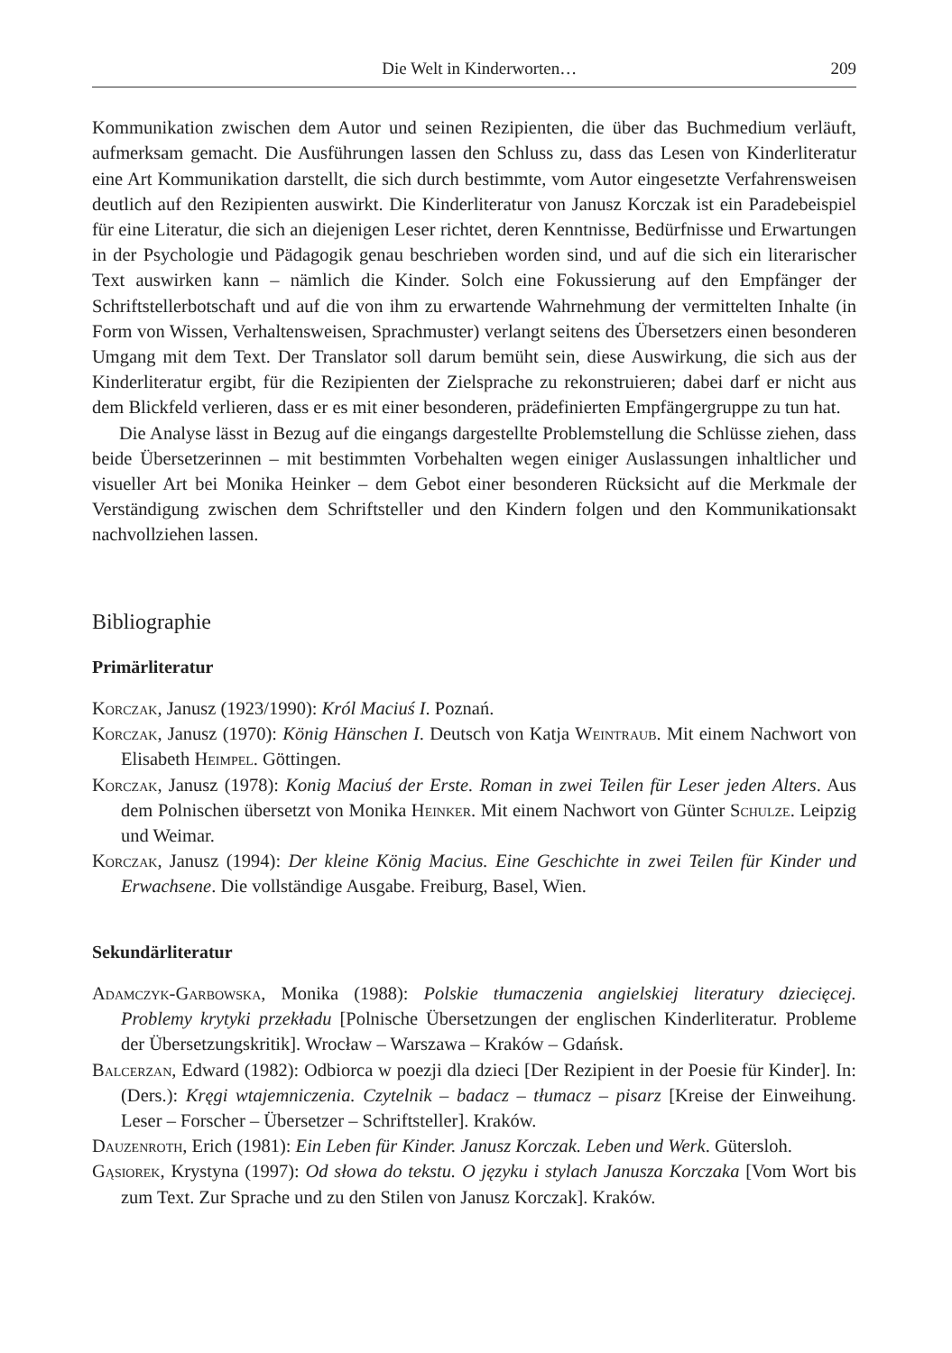Die Welt in Kinderworten… 209
Kommunikation zwischen dem Autor und seinen Rezipienten, die über das Buchmedium verläuft, aufmerksam gemacht. Die Ausführungen lassen den Schluss zu, dass das Lesen von Kinderliteratur eine Art Kommunikation darstellt, die sich durch bestimmte, vom Autor eingesetzte Verfahrensweisen deutlich auf den Rezipienten auswirkt. Die Kinderliteratur von Janusz Korczak ist ein Paradebeispiel für eine Literatur, die sich an diejenigen Leser richtet, deren Kenntnisse, Bedürfnisse und Erwartungen in der Psychologie und Pädagogik genau beschrieben worden sind, und auf die sich ein literarischer Text auswirken kann – nämlich die Kinder. Solch eine Fokussierung auf den Empfänger der Schriftstellerbotschaft und auf die von ihm zu erwartende Wahrnehmung der vermittelten Inhalte (in Form von Wissen, Verhaltensweisen, Sprachmuster) verlangt seitens des Übersetzers einen besonderen Umgang mit dem Text. Der Translator soll darum bemüht sein, diese Auswirkung, die sich aus der Kinderliteratur ergibt, für die Rezipienten der Zielsprache zu rekonstruieren; dabei darf er nicht aus dem Blickfeld verlieren, dass er es mit einer besonderen, prädefinierten Empfängergruppe zu tun hat.
Die Analyse lässt in Bezug auf die eingangs dargestellte Problemstellung die Schlüsse ziehen, dass beide Übersetzerinnen – mit bestimmten Vorbehalten wegen einiger Auslassungen inhaltlicher und visueller Art bei Monika Heinker – dem Gebot einer besonderen Rücksicht auf die Merkmale der Verständigung zwischen dem Schriftsteller und den Kindern folgen und den Kommunikationsakt nachvollziehen lassen.
Bibliographie
Primärliteratur
Korczak, Janusz (1923/1990): Król Maciuś I. Poznań.
Korczak, Janusz (1970): König Hänschen I. Deutsch von Katja Weintraub. Mit einem Nachwort von Elisabeth Heimpel. Göttingen.
Korczak, Janusz (1978): Konig Maciuś der Erste. Roman in zwei Teilen für Leser jeden Alters. Aus dem Polnischen übersetzt von Monika Heinker. Mit einem Nachwort von Günter Schulze. Leipzig und Weimar.
Korczak, Janusz (1994): Der kleine König Macius. Eine Geschichte in zwei Teilen für Kinder und Erwachsene. Die vollständige Ausgabe. Freiburg, Basel, Wien.
Sekundärliteratur
Adamczyk-Garbowska, Monika (1988): Polskie tłumaczenia angielskiej literatury dziecięcej. Problemy krytyki przekładu [Polnische Übersetzungen der englischen Kinderliteratur. Probleme der Übersetzungskritik]. Wrocław – Warszawa – Kraków – Gdańsk.
Balcerzan, Edward (1982): Odbiorca w poezji dla dzieci [Der Rezipient in der Poesie für Kinder]. In: (Ders.): Kręgi wtajemniczenia. Czytelnik – badacz – tłumacz – pisarz [Kreise der Einweihung. Leser – Forscher – Übersetzer – Schriftsteller]. Kraków.
Dauzenroth, Erich (1981): Ein Leben für Kinder. Janusz Korczak. Leben und Werk. Gütersloh.
Gąsiorek, Krystyna (1997): Od słowa do tekstu. O języku i stylach Janusza Korczaka [Vom Wort bis zum Text. Zur Sprache und zu den Stilen von Janusz Korczak]. Kraków.